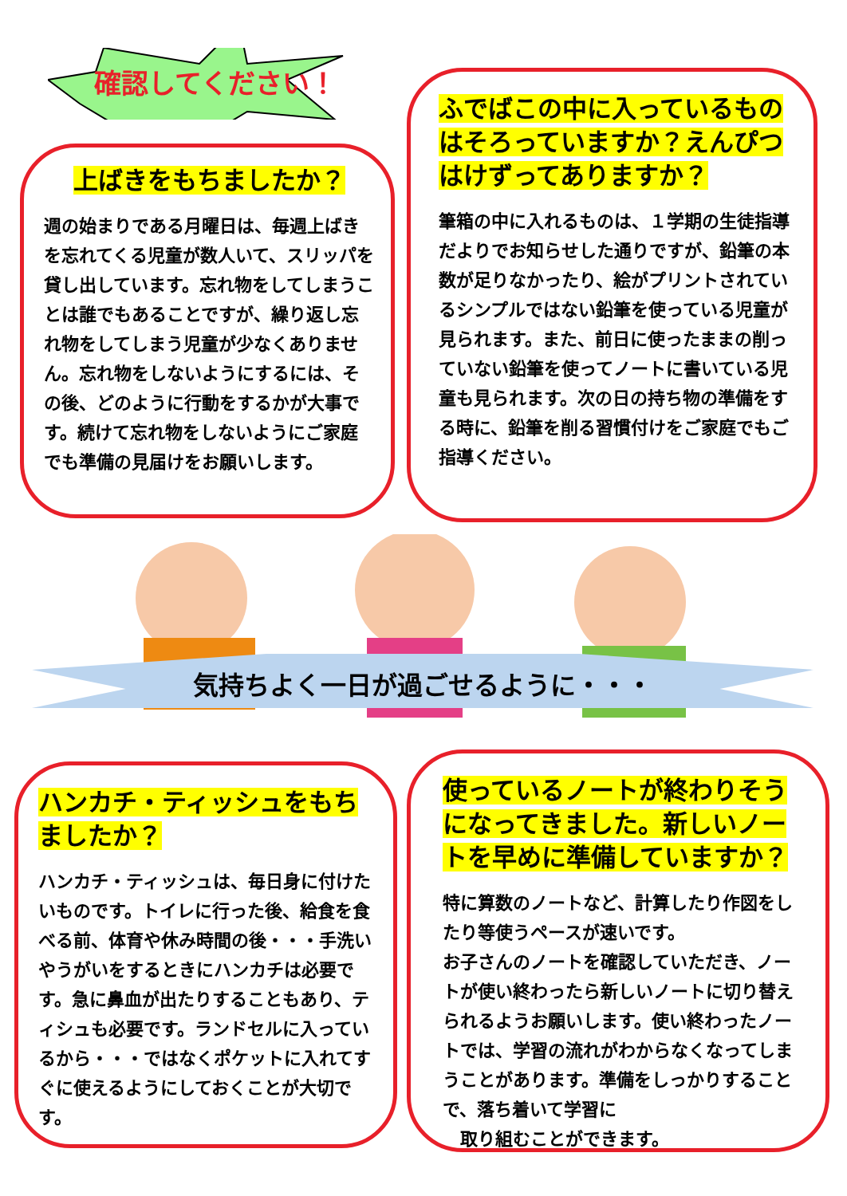確認してください！
上ばきをもちましたか？
週の始まりである月曜日は、毎週上ばきを忘れてくる児童が数人いて、スリッパを貸し出しています。忘れ物をしてしまうことは誰でもあることですが、繰り返し忘れ物をしてしまう児童が少なくありません。忘れ物をしないようにするには、その後、どのように行動をするかが大事です。続けて忘れ物をしないようにご家庭でも準備の見届けをお願いします。
ふでばこの中に入っているものはそろっていますか？えんぴつはけずってありますか？
筆箱の中に入れるものは、１学期の生徒指導だよりでお知らせした通りですが、鉛筆の本数が足りなかったり、絵がプリントされているシンプルではない鉛筆を使っている児童が見られます。また、前日に使ったままの削っていない鉛筆を使ってノートに書いている児童も見られます。次の日の持ち物の準備をする時に、鉛筆を削る習慣付けをご家庭でもご指導ください。
気持ちよく一日が過ごせるように・・・
ハンカチ・ティッシュをもちましたか？
ハンカチ・ティッシュは、毎日身に付けたいものです。トイレに行った後、給食を食べる前、体育や休み時間の後・・・手洗いやうがいをするときにハンカチは必要です。急に鼻血が出たりすることもあり、ティシュも必要です。ランドセルに入っているから・・・ではなくポケットに入れてすぐに使えるようにしておくことが大切です。
使っているノートが終わりそうになってきました。新しいノートを早めに準備していますか？
特に算数のノートなど、計算したり作図をしたり等使うペースが速いです。
お子さんのノートを確認していただき、ノートが使い終わったら新しいノートに切り替えられるようお願いします。使い終わったノートでは、学習の流れがわからなくなってしまうことがあります。準備をしっかりすることで、落ち着いて学習に
　取り組むことができます。